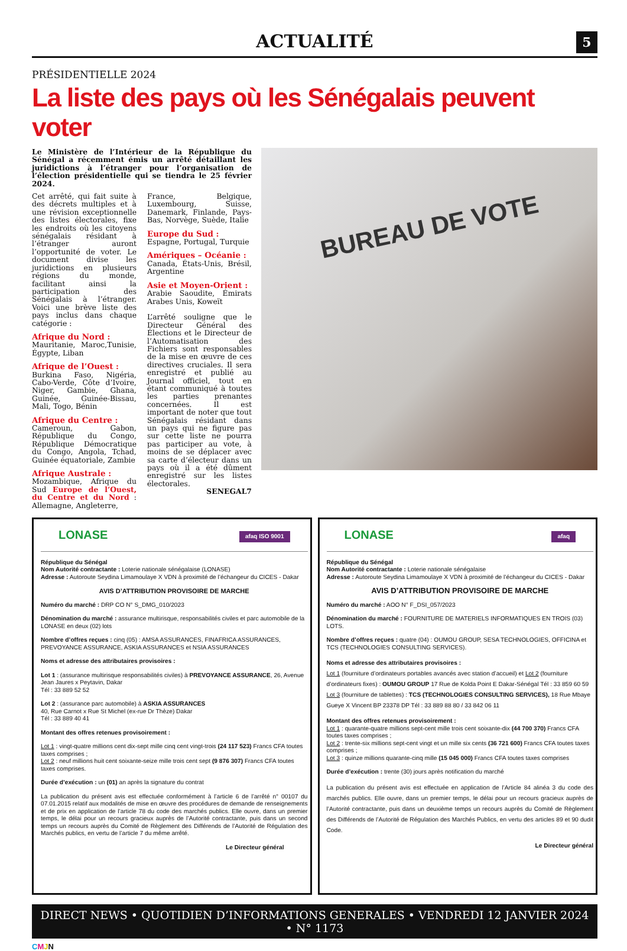ACTUALITÉ
5
PRÉSIDENTIELLE 2024
La liste des pays où les Sénégalais peuvent voter
Le Ministère de l’Intérieur de la République du Sénégal a récemment émis un arrêté détaillant les juridictions à l’étranger pour l’organisation de l’élection présidentielle qui se tiendra le 25 février 2024.
Cet arrêté, qui fait suite à des décrets multiples et à une révision exceptionnelle des listes électorales, fixe les endroits où les citoyens sénégalais résidant à l’étranger auront l’opportunité de voter. Le document divise les juridictions en plusieurs régions du monde, facilitant ainsi la participation des Sénégalais à l’étranger. Voici une brève liste des pays inclus dans chaque catégorie :
Afrique du Nord :
Mauritanie, Maroc,Tunisie, Égypte, Liban
Afrique de l’Ouest :
Burkina Faso, Nigéria, Cabo-Verde, Côte d’Ivoire, Niger, Gambie, Ghana, Guinée, Guinée-Bissau, Mali, Togo, Bénin
Afrique du Centre :
Cameroun, Gabon, République du Congo, République Démocratique du Congo, Angola, Tchad, Guinée équatoriale, Zambie
Afrique Australe :
Mozambique, Afrique du Sud Europe de l’Ouest, du Centre et du Nord : Allemagne, Angleterre,
France, Belgique, Luxembourg, Suisse, Danemark, Finlande, Pays-Bas, Norvège, Suède, Italie
Europe du Sud :
Espagne, Portugal, Turquie
Amériques – Océanie :
Canada, États-Unis, Brésil, Argentine
Asie et Moyen-Orient :
Arabie Saoudite, Émirats Arabes Unis, Koweït
L’arrêté souligne que le Directeur Général des Élections et le Directeur de l’Automatisation des Fichiers sont responsables de la mise en œuvre de ces directives cruciales. Il sera enregistré et publié au Journal officiel, tout en étant communiqué à toutes les parties prenantes concernées. Il est important de noter que tout Sénégalais résidant dans un pays qui ne figure pas sur cette liste ne pourra pas participer au vote, à moins de se déplacer avec sa carte d’électeur dans un pays où il a été dûment enregistré sur les listes électorales.
SENEGAL7
BUREAU DE VOTE
LONASE afaq ISO 9001
République du Sénégal
Nom Autorité contractante : Loterie nationale sénégalaise (LONASE)
Adresse : Autoroute Seydina Limamoulaye X VDN à proximité de l’échangeur du CICES - Dakar
AVIS D’ATTRIBUTION PROVISOIRE DE MARCHE
Numéro du marché : DRP CO N° S_DMG_010/2023
Dénomination du marché : assurance multirisque, responsabilités civiles et parc automobile de la LONASE en deux (02) lots
Nombre d’offres reçues : cinq (05) : AMSA ASSURANCES, FINAFRICA ASSURANCES, PREVOYANCE ASSURANCE, ASKIA ASSURANCES et NSIA ASSURANCES
Noms et adresse des attributaires provisoires :
Lot 1 : (assurance multirisque responsabilités civiles) à PREVOYANCE ASSURANCE, 26, Avenue Jean Jaures x Peytavin, Dakar
Tél : 33 889 52 52
Lot 2 : (assurance parc automobile) à ASKIA ASSURANCES
40, Rue Carnot x Rue St Michel (ex-rue Dr Thèze) Dakar
Tél : 33 889 40 41
Montant des offres retenues provisoirement :
Lot 1 : vingt-quatre millions cent dix-sept mille cinq cent vingt-trois (24 117 523) Francs CFA toutes taxes comprises ;
Lot 2 : neuf millions huit cent soixante-seize mille trois cent sept (9 876 307) Francs CFA toutes taxes comprises.
Durée d’exécution : un (01) an après la signature du contrat
La publication du présent avis est effectuée conformément à l’article 6 de l’arrêté n° 00107 du 07.01.2015 relatif aux modalités de mise en œuvre des procédures de demande de renseignements et de prix en application de l’article 78 du code des marchés publics. Elle ouvre, dans un premier temps, le délai pour un recours gracieux auprès de l’Autorité contractante, puis dans un second temps un recours auprès du Comité de Règlement des Différends de l’Autorité de Régulation des Marchés publics, en vertu de l’article 7 du même arrêté.
Le Directeur général
LONASE afaq
République du Sénégal
Nom Autorité contractante : Loterie nationale sénégalaise
Adresse : Autoroute Seydina Limamoulaye X VDN à proximité de l’échangeur du CICES - Dakar
AVIS D’ATTRIBUTION PROVISOIRE DE MARCHE
Numéro du marché : AOO N° F_DSI_057/2023
Dénomination du marché : FOURNITURE DE MATERIELS INFORMATIQUES EN TROIS (03) LOTS.
Nombre d’offres reçues : quatre (04) : OUMOU GROUP, SESA TECHNOLOGIES, OFFICINA et TCS (TECHNOLOGIES CONSULTING SERVICES).
Noms et adresse des attributaires provisoires :
Lot 1 (fourniture d’ordinateurs portables avancés avec station d’accueil) et Lot 2 (fourniture d’ordinateurs fixes) : OUMOU GROUP 17 Rue de Kolda Point E Dakar-Sénégal Tél : 33 859 60 59
Lot 3 (fourniture de tablettes) : TCS (TECHNOLOGIES CONSULTING SERVICES), 18 Rue Mbaye Gueye X Vincent BP 23378 DP Tél : 33 889 88 80 / 33 842 06 11
Montant des offres retenues provisoirement :
Lot 1 : quarante-quatre millions sept-cent mille trois cent soixante-dix (44 700 370) Francs CFA toutes taxes comprises ;
Lot 2 : trente-six millions sept-cent vingt et un mille six cents (36 721 600) Francs CFA toutes taxes comprises ;
Lot 3 : quinze millions quarante-cinq mille (15 045 000) Francs CFA toutes taxes comprises
Durée d’exécution : trente (30) jours après notification du marché
La publication du présent avis est effectuée en application de l’Article 84 alinéa 3 du code des marchés publics. Elle ouvre, dans un premier temps, le délai pour un recours gracieux auprès de l’Autorité contractante, puis dans un deuxième temps un recours auprès du Comité de Règlement des Différends de l’Autorité de Régulation des Marchés Publics, en vertu des articles 89 et 90 dudit Code.
Le Directeur général
DIRECT NEWS • QUOTIDIEN D’INFORMATIONS GENERALES • VENDREDI 12 JANVIER 2024 • N° 1173
CMJN